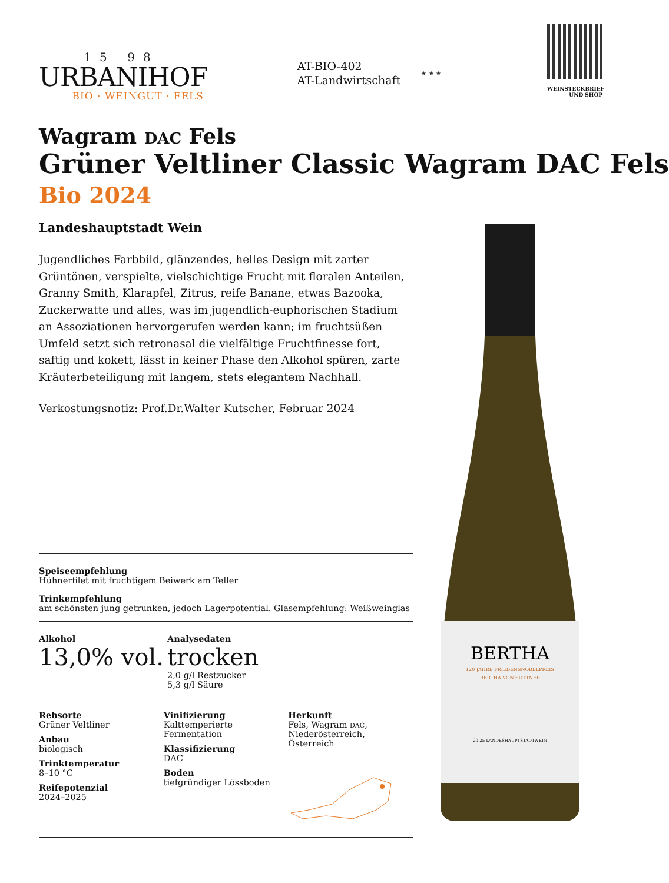15 98
URBANIHOF
BIO · WEINGUT · FELS
AT-BIO-402
AT-Landwirtschaft
★ ★ ★
WEINSTECKBRIEF
UND SHOP
BERTHA
120 JAHRE FRIEDENSNOBELPREIS
BERTHA VON SUTTNER
20 25 LANDESHAUPTSTADTWEIN
Wagram DAC Fels
Grüner Veltliner Classic Wagram DAC Fels
Bio 2024
Landeshauptstadt Wein
Jugendliches Farbbild, glänzendes, helles Design mit zarter Grüntönen, verspielte, vielschichtige Frucht mit floralen Anteilen, Granny Smith, Klarapfel, Zitrus, reife Banane, etwas Bazooka, Zuckerwatte und alles, was im jugendlich-euphorischen Stadium an Assoziationen hervorgerufen werden kann; im fruchtsüßen Umfeld setzt sich retronasal die vielfältige Fruchtfinesse fort, saftig und kokett, lässt in keiner Phase den Alkohol spüren, zarte Kräuterbeteiligung mit langem, stets elegantem Nachhall.
Verkostungsnotiz: Prof.Dr.Walter Kutscher, Februar 2024
Speiseempfehlung
Hühnerfilet mit fruchtigem Beiwerk am Teller
Trinkempfehlung
am schönsten jung getrunken, jedoch Lagerpotential. Glasempfehlung: Weißweinglas
Alkohol
13,0% vol.
Analysedaten
trocken
2,0 g/l Restzucker
5,3 g/l Säure
Rebsorte
Grüner Veltliner
Anbau
biologisch
Trinktemperatur
8–10 °C
Reifepotenzial
2024–2025
Vinifizierung
Kalttemperierte Fermentation
Klassifizierung
DAC
Boden
tiefgründiger Lössboden
Herkunft
Fels, Wagram DAC,
Niederösterreich, Österreich